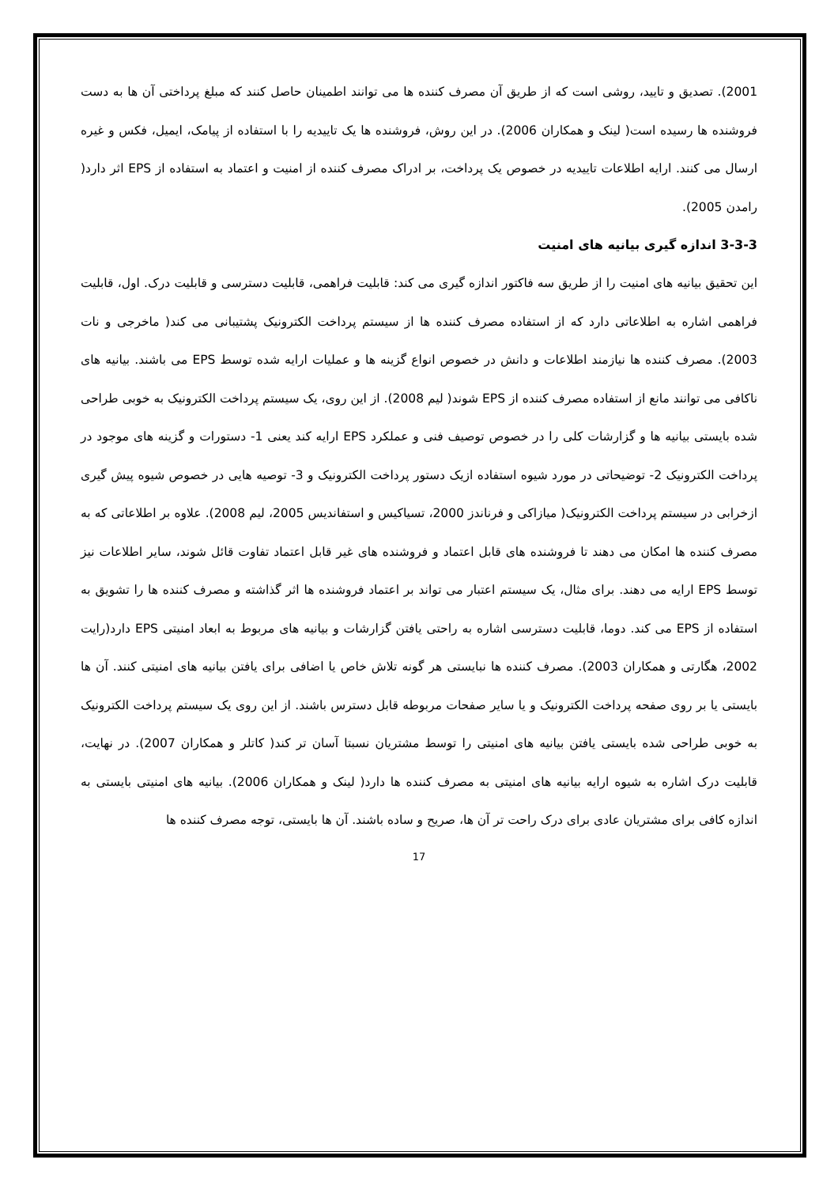2001). تصدیق و تایید، روشی است که از طریق آن مصرف کننده ها می توانند اطمینان حاصل کنند که مبلغ پرداختی آن ها به دست فروشنده ها رسیده است( لینک و همکاران 2006). در این روش، فروشنده ها یک تاییدیه را با استفاده از پیامک، ایمیل، فکس و غیره ارسال می کنند. ارایه اطلاعات تاییدیه در خصوص یک پرداخت، بر ادراک مصرف کننده از امنیت و اعتماد به استفاده از EPS اثر دارد( رامدن 2005).
3-3-3 اندازه گیری بیانیه های امنیت
این تحقیق بیانیه های امنیت را از طریق سه فاکتور اندازه گیری می کند: قابلیت فراهمی، قابلیت دسترسی و قابلیت درک. اول، قابلیت فراهمی اشاره به اطلاعاتی دارد که از استفاده مصرف کننده ها از سیستم پرداخت الکترونیک پشتیبانی می کند( ماخرجی و نات 2003). مصرف کننده ها نیازمند اطلاعات و دانش در خصوص انواع گزینه ها و عملیات ارایه شده توسط EPS می باشند. بیانیه های ناکافی می توانند مانع از استفاده مصرف کننده از EPS شوند( لیم 2008). از این روی، یک سیستم پرداخت الکترونیک به خوبی طراحی شده بایستی بیانیه ها و گزارشات کلی را در خصوص توصیف فنی و عملکرد EPS ارایه کند یعنی 1- دستورات و گزینه های موجود در پرداخت الکترونیک 2- توضیحاتی در مورد شیوه استفاده ازیک دستور پرداخت الکترونیک و 3- توصیه هایی در خصوص شیوه پیش گیری ازخرابی در سیستم پرداخت الکترونیک( میازاکی و فرناندز 2000، تسیاکیس و استفاندیس 2005، لیم 2008). علاوه بر اطلاعاتی که به مصرف کننده ها امکان می دهند تا فروشنده های قابل اعتماد و فروشنده های غیر قابل اعتماد تفاوت قائل شوند، سایر اطلاعات نیز توسط EPS ارایه می دهند. برای مثال، یک سیستم اعتبار می تواند بر اعتماد فروشنده ها اثر گذاشته و مصرف کننده ها را تشویق به استفاده از EPS می کند. دوما، قابلیت دسترسی اشاره به راحتی یافتن گزارشات و بیانیه های مربوط به ابعاد امنیتی EPS دارد(رایت 2002، هگارتی و همکاران 2003). مصرف کننده ها نبایستی هر گونه تلاش خاص یا اضافی برای یافتن بیانیه های امنیتی کنند. آن ها بایستی یا بر روی صفحه پرداخت الکترونیک و یا سایر صفحات مربوطه قابل دسترس باشند. از این روی یک سیستم پرداخت الکترونیک به خوبی طراحی شده بایستی یافتن بیانیه های امنیتی را توسط مشتریان نسبتا آسان تر کند( کاتلر و همکاران 2007). در نهایت، قابلیت درک اشاره به شیوه ارایه بیانیه های امنیتی به مصرف کننده ها دارد( لینک و همکاران 2006). بیانیه های امنیتی بایستی به اندازه کافی برای مشتریان عادی برای درک راحت تر آن ها، صریح و ساده باشند. آن ها بایستی، توجه مصرف کننده ها
17